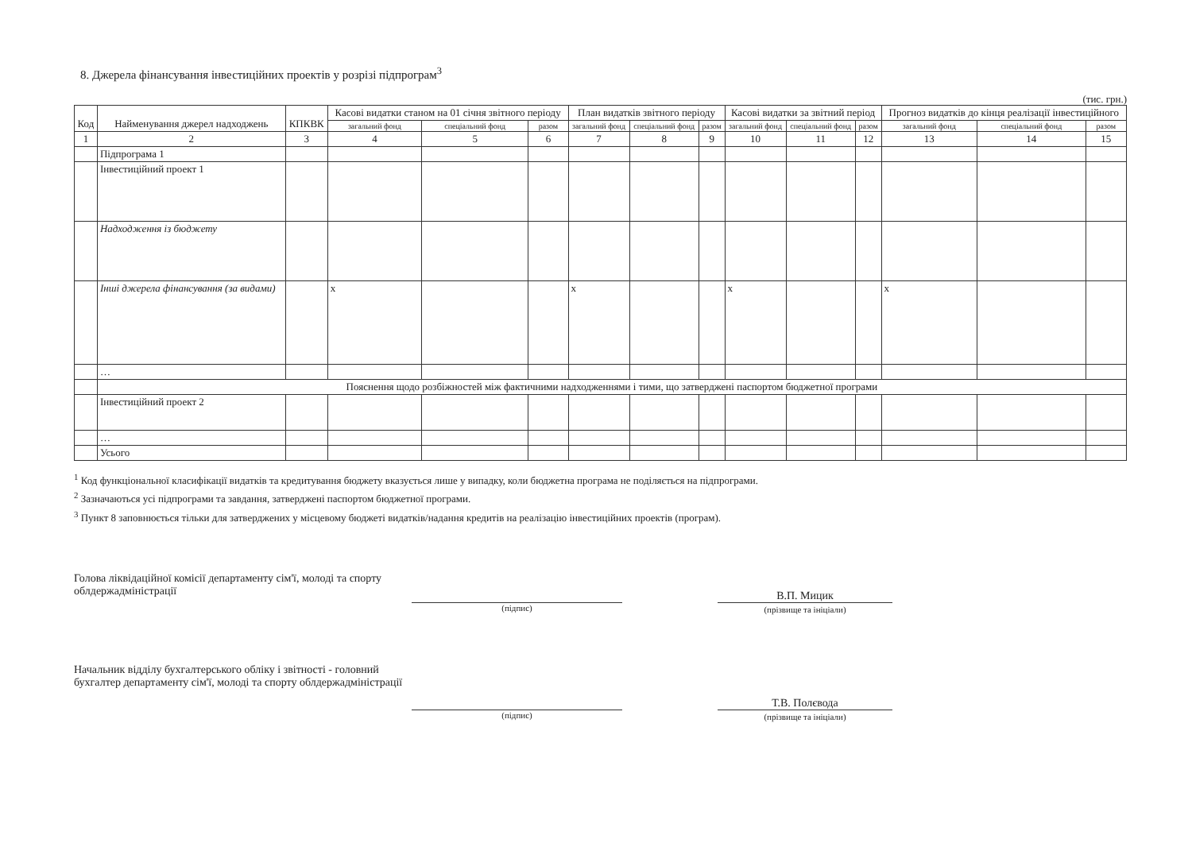8. Джерела фінансування інвестиційних проектів у розрізі підпрограм<sup>3</sup>
(тис. грн.)
| Код | Найменування джерел надходжень | КПКВК | Касові видатки станом на 01 січня звітного періоду | | | План видатків звітного періоду | | | Касові видатки за звітний період | | | Прогноз видатків до кінця реалізації інвестиційного | | |
| --- | --- | --- | --- | --- | --- | --- | --- | --- | --- | --- | --- | --- | --- | --- |
| | | | загальний фонд | спеціальний фонд | разом | загальний фонд | спеціальний фонд | разом | загальний фонд | спеціальний фонд | разом | загальний фонд | спеціальний фонд | разом |
| 1 | 2 | 3 | 4 | 5 | 6 | 7 | 8 | 9 | 10 | 11 | 12 | 13 | 14 | 15 |
| | Підпрограма 1 | | | | | | | | | | | | | |
| | Інвестиційний проект 1 | | | | | | | | | | | | | |
| | Надходження із бюджету | | | | | | | | | | | | | |
| | Інші джерела фінансування (за видами) | | x | | | x | | | x | | | x | | |
| | … | | | | | | | | | | | | | |
| | Пояснення щодо розбіжностей між фактичними надходженнями і тими, що затверджені паспортом бюджетної програми | | | | | | | | | | | | | |
| | Інвестиційний проект 2 | | | | | | | | | | | | | |
| | … | | | | | | | | | | | | | |
| | Усього | | | | | | | | | | | | | |
<sup>1</sup> Код функціональної класифікації видатків та кредитування бюджету вказується лише у випадку, коли бюджетна програма не поділяється на підпрограми.
<sup>2</sup> Зазначаються усі підпрограми та завдання, затверджені паспортом бюджетної програми.
<sup>3</sup> Пункт 8 заповнюється тільки для затверджених у місцевому бюджеті видатків/надання кредитів на реалізацію інвестиційних проектів (програм).
Голова ліквідаційної комісії департаменту сім'ї, молоді та спорту облдержадміністрації
(підпис)
В.П. Мицик
(прізвище та ініціали)
Начальник відділу бухгалтерського обліку і звітності - головний бухгалтер департаменту сім'ї, молоді та спорту облдержадміністрації
(підпис)
Т.В. Полєвода
(прізвище та ініціали)